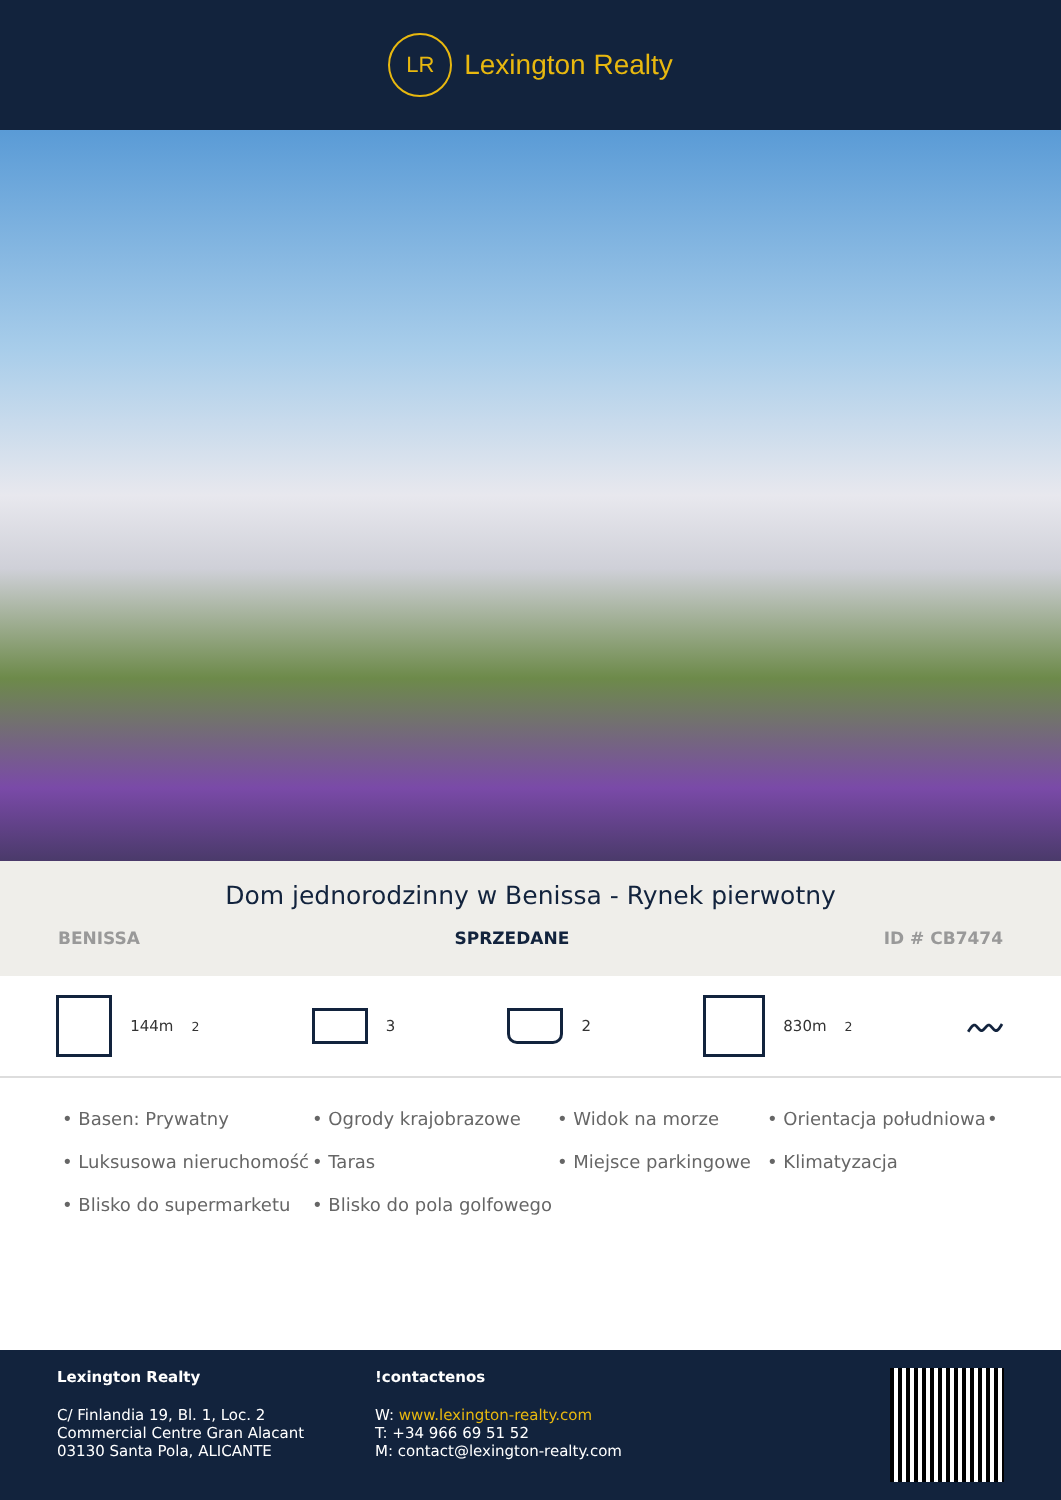LR
Lexington Realty
Dom jednorodzinny w Benissa - Rynek pierwotny
BENISSA SPRZEDANE ID # CB7474
144m<sup>2</sup> 3 2 830m<sup>2</sup>
〰
• Basen: Prywatny • Ogrody krajobrazowe • Widok na morze • Orientacja południowa • • Luksusowa nieruchomość • Taras • Miejsce parkingowe • Klimatyzacja • Blisko do supermarketu • Blisko do pola golfowego
Lexington Realty
C/ Finlandia 19, Bl. 1, Loc. 2
Commercial Centre Gran Alacant
03130 Santa Pola, ALICANTE
!contactenos
W: www.lexington-realty.com
T: +34 966 69 51 52
M: contact@lexington-realty.com